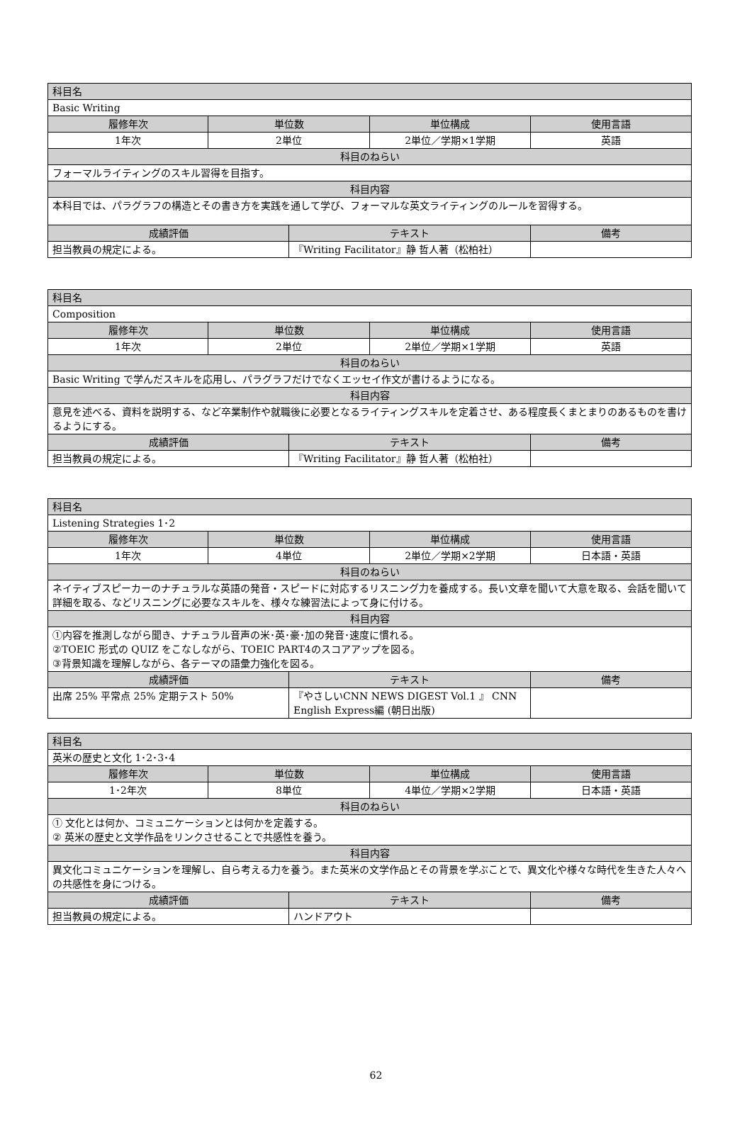| 科目名 | | | | |
| Basic Writing | | | | |
| 履修年次 | 単位数 | | 単位構成 | 使用言語 |
| 1年次 | 2単位 | | 2単位／学期×1学期 | 英語 |
| 科目のねらい | | | | |
| フォーマルライティングのスキル習得を目指す。 | | | | |
| 科目内容 | | | | |
| 本科目では、パラグラフの構造とその書き方を実践を通して学び、フォーマルな英文ライティングのルールを習得する。 | | | | |
| 成績評価 | | テキスト | | 備考 |
| 担当教員の規定による。 | | 『Writing Facilitator』静 哲人著（松柏社） | | |
| 科目名 | | | | |
| Composition | | | | |
| 履修年次 | 単位数 | | 単位構成 | 使用言語 |
| 1年次 | 2単位 | | 2単位／学期×1学期 | 英語 |
| 科目のねらい | | | | |
| Basic Writing で学んだスキルを応用し、パラグラフだけでなくエッセイ作文が書けるようになる。 | | | | |
| 科目内容 | | | | |
| 意見を述べる、資料を説明する、など卒業制作や就職後に必要となるライティングスキルを定着させ、ある程度長くまとまりのあるものを書けるようにする。 | | | | |
| 成績評価 | | テキスト | | 備考 |
| 担当教員の規定による。 | | 『Writing Facilitator』静 哲人著（松柏社） | | |
| 科目名 | | | | |
| Listening Strategies 1･2 | | | | |
| 履修年次 | 単位数 | | 単位構成 | 使用言語 |
| 1年次 | 4単位 | | 2単位／学期×2学期 | 日本語・英語 |
| 科目のねらい | | | | |
| ネイティブスピーカーのナチュラルな英語の発音・スピードに対応するリスニング力を養成する。長い文章を聞いて大意を取る、会話を聞いて詳細を取る、などリスニングに必要なスキルを、様々な練習法によって身に付ける。 | | | | |
| 科目内容 | | | | |
| ①内容を推測しながら聞き、ナチュラル音声の米･英･豪･加の発音･速度に慣れる。 ②TOEIC 形式の QUIZ をこなしながら、TOEIC PART4のスコアアップを図る。 ③背景知識を理解しながら、各テーマの語彙力強化を図る。 | | | | |
| 成績評価 | | テキスト | | 備考 |
| 出席 25% 平常点 25% 定期テスト 50% | | 『やさしいCNN NEWS DIGEST Vol.1 』 CNN English Express編 (朝日出版) | | |
| 科目名 | | | | |
| 英米の歴史と文化 1･2･3･4 | | | | |
| 履修年次 | 単位数 | | 単位構成 | 使用言語 |
| 1･2年次 | 8単位 | | 4単位／学期×2学期 | 日本語・英語 |
| 科目のねらい | | | | |
| ① 文化とは何か、コミュニケーションとは何かを定義する。 ② 英米の歴史と文学作品をリンクさせることで共感性を養う。 | | | | |
| 科目内容 | | | | |
| 異文化コミュニケーションを理解し、自ら考える力を養う。また英米の文学作品とその背景を学ぶことで、異文化や様々な時代を生きた人々への共感性を身につける。 | | | | |
| 成績評価 | | テキスト | | 備考 |
| 担当教員の規定による。 | | ハンドアウト | | |
62